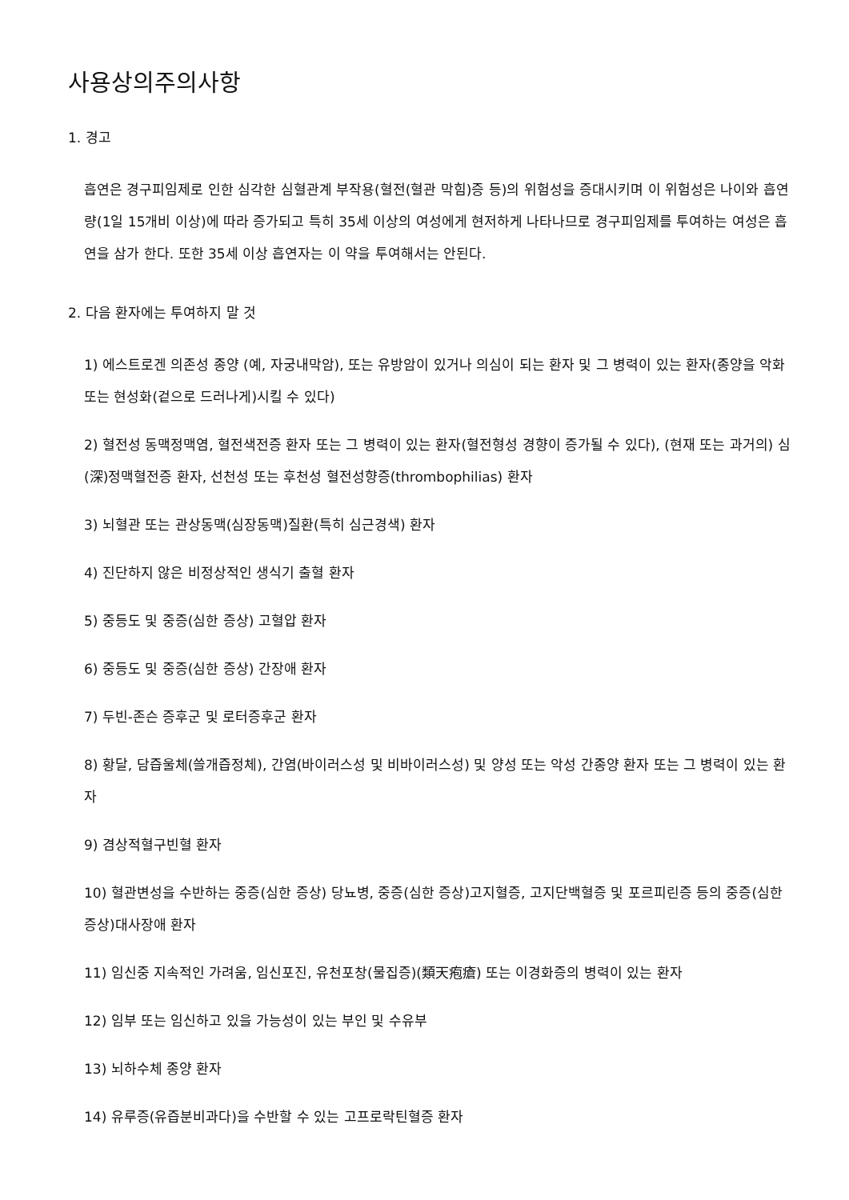사용상의주의사항
1. 경고
흡연은 경구피임제로 인한 심각한 심혈관계 부작용(혈전(혈관 막힘)증 등)의 위험성을 증대시키며 이 위험성은 나이와 흡연량(1일 15개비 이상)에 따라 증가되고 특히 35세 이상의 여성에게 현저하게 나타나므로 경구피임제를 투여하는 여성은 흡연을 삼가 한다. 또한 35세 이상 흡연자는 이 약을 투여해서는 안된다.
2. 다음 환자에는 투여하지 말 것
1) 에스트로겐 의존성 종양 (예, 자궁내막암), 또는 유방암이 있거나 의심이 되는 환자 및 그 병력이 있는 환자(종양을 악화 또는 현성화(겉으로 드러나게)시킬 수 있다)
2) 혈전성 동맥정맥염, 혈전색전증 환자 또는 그 병력이 있는 환자(혈전형성 경향이 증가될 수 있다), (현재 또는 과거의) 심(深)정맥혈전증 환자, 선천성 또는 후천성 혈전성향증(thrombophilias) 환자
3) 뇌혈관 또는 관상동맥(심장동맥)질환(특히 심근경색) 환자
4) 진단하지 않은 비정상적인 생식기 출혈 환자
5) 중등도 및 중증(심한 증상) 고혈압 환자
6) 중등도 및 중증(심한 증상) 간장애 환자
7) 두빈-존슨 증후군 및 로터증후군 환자
8) 황달, 담즙울체(쓸개즙정체), 간염(바이러스성 및 비바이러스성) 및 양성 또는 악성 간종양 환자 또는 그 병력이 있는 환자
9) 겸상적혈구빈혈 환자
10) 혈관변성을 수반하는 중증(심한 증상) 당뇨병, 중증(심한 증상)고지혈증, 고지단백혈증 및 포르피린증 등의 중증(심한 증상)대사장애 환자
11) 임신중 지속적인 가려움, 임신포진, 유천포창(물집증)(類天疱瘡) 또는 이경화증의 병력이 있는 환자
12) 임부 또는 임신하고 있을 가능성이 있는 부인 및 수유부
13) 뇌하수체 종양 환자
14) 유루증(유즙분비과다)을 수반할 수 있는 고프로락틴혈증 환자